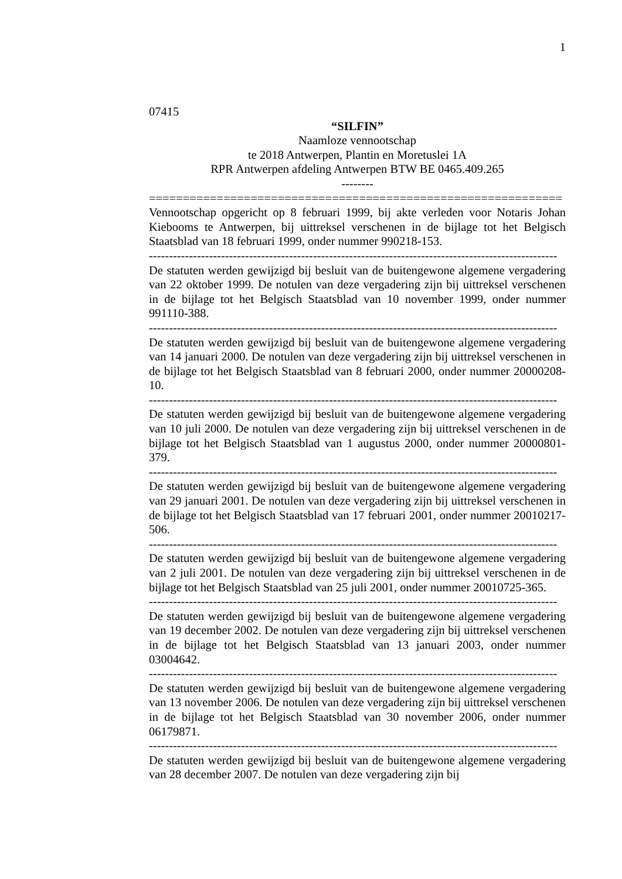1
07415
“SILFIN”
Naamloze vennootschap
te 2018 Antwerpen, Plantin en Moretuslei 1A
RPR Antwerpen afdeling Antwerpen BTW BE 0465.409.265
--------
=============================================================
Vennootschap opgericht op 8 februari 1999, bij akte verleden voor Notaris Johan Kiebooms te Antwerpen, bij uittreksel verschenen in de bijlage tot het Belgisch Staatsblad van 18 februari 1999, onder nummer 990218-153.
------------------------------------------------------------------------------------------------------
De statuten werden gewijzigd bij besluit van de buitengewone algemene vergadering van 22 oktober 1999. De notulen van deze vergadering zijn bij uittreksel verschenen in de bijlage tot het Belgisch Staatsblad van 10 november 1999, onder nummer 991110-388.
------------------------------------------------------------------------------------------------------
De statuten werden gewijzigd bij besluit van de buitengewone algemene vergadering van 14 januari 2000. De notulen van deze vergadering zijn bij uittreksel verschenen in de bijlage tot het Belgisch Staatsblad van 8 februari 2000, onder nummer 20000208-10.
------------------------------------------------------------------------------------------------------
De statuten werden gewijzigd bij besluit van de buitengewone algemene vergadering van 10 juli 2000. De notulen van deze vergadering zijn bij uittreksel verschenen in de bijlage tot het Belgisch Staatsblad van 1 augustus 2000, onder nummer 20000801-379.
------------------------------------------------------------------------------------------------------
De statuten werden gewijzigd bij besluit van de buitengewone algemene vergadering van 29 januari 2001. De notulen van deze vergadering zijn bij uittreksel verschenen in de bijlage tot het Belgisch Staatsblad van 17 februari 2001, onder nummer 20010217-506.
------------------------------------------------------------------------------------------------------
De statuten werden gewijzigd bij besluit van de buitengewone algemene vergadering van 2 juli 2001. De notulen van deze vergadering zijn bij uittreksel verschenen in de bijlage tot het Belgisch Staatsblad van 25 juli 2001, onder nummer 20010725-365.
------------------------------------------------------------------------------------------------------
De statuten werden gewijzigd bij besluit van de buitengewone algemene vergadering van 19 december 2002. De notulen van deze vergadering zijn bij uittreksel verschenen in de bijlage tot het Belgisch Staatsblad van 13 januari 2003, onder nummer 03004642.
------------------------------------------------------------------------------------------------------
De statuten werden gewijzigd bij besluit van de buitengewone algemene vergadering van 13 november 2006. De notulen van deze vergadering zijn bij uittreksel verschenen in de bijlage tot het Belgisch Staatsblad van 30 november 2006, onder nummer 06179871.
------------------------------------------------------------------------------------------------------
De statuten werden gewijzigd bij besluit van de buitengewone algemene vergadering van 28 december 2007. De notulen van deze vergadering zijn bij